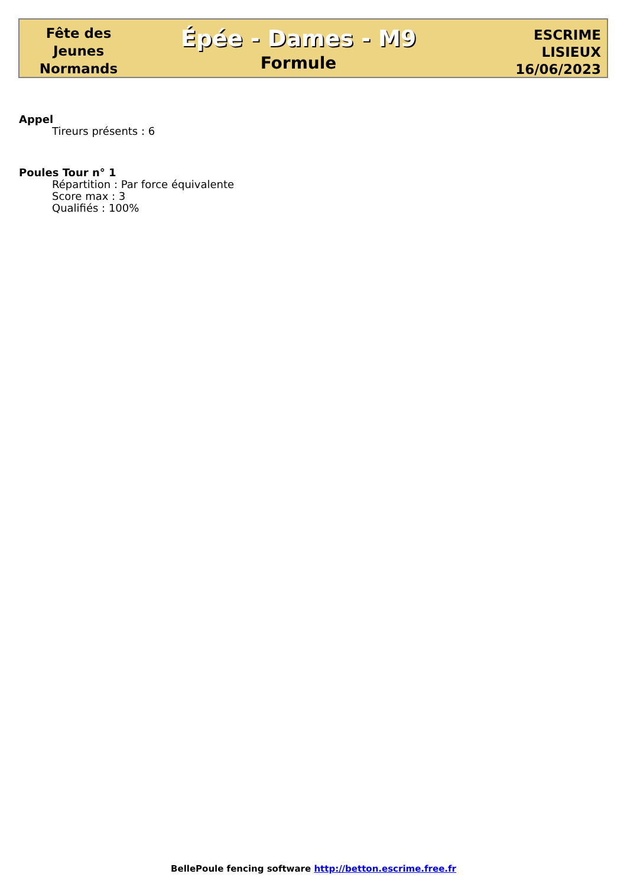Fête des
Jeunes
Normands
Épée - Dames - M9
Formule
ESCRIME
LISIEUX
16/06/2023
Appel
Tireurs présents : 6
Poules Tour n° 1
Répartition : Par force équivalente
Score max : 3
Qualifiés : 100%
BellePoule fencing software http://betton.escrime.free.fr